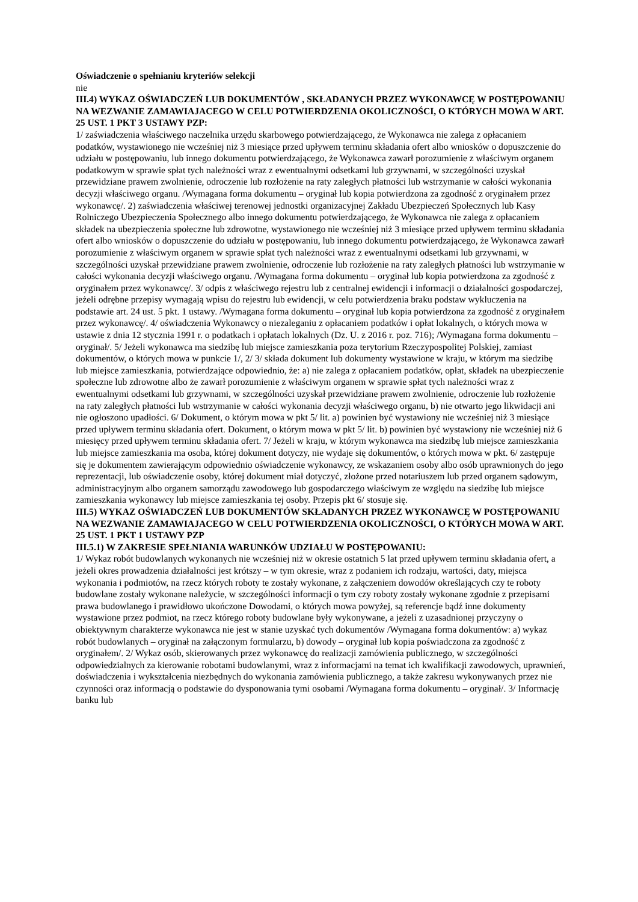Oświadczenie o spełnianiu kryteriów selekcji
nie
III.4) WYKAZ OŚWIADCZEŃ LUB DOKUMENTÓW , SKŁADANYCH PRZEZ WYKONAWCĘ W POSTĘPOWANIU NA WEZWANIE ZAMAWIAJACEGO W CELU POTWIERDZENIA OKOLICZNOŚCI, O KTÓRYCH MOWA W ART. 25 UST. 1 PKT 3 USTAWY PZP:
1/ zaświadczenia właściwego naczelnika urzędu skarbowego potwierdzającego, że Wykonawca nie zalega z opłacaniem podatków, wystawionego nie wcześniej niż 3 miesiące przed upływem terminu składania ofert albo wniosków o dopuszczenie do udziału w postępowaniu, lub innego dokumentu potwierdzającego, że Wykonawca zawarł porozumienie z właściwym organem podatkowym w sprawie spłat tych należności wraz z ewentualnymi odsetkami lub grzywnami, w szczególności uzyskał przewidziane prawem zwolnienie, odroczenie lub rozłożenie na raty zaległych płatności lub wstrzymanie w całości wykonania decyzji właściwego organu. /Wymagana forma dokumentu – oryginał lub kopia potwierdzona za zgodność z oryginałem przez wykonawcę/. 2) zaświadczenia właściwej terenowej jednostki organizacyjnej Zakładu Ubezpieczeń Społecznych lub Kasy Rolniczego Ubezpieczenia Społecznego albo innego dokumentu potwierdzającego, że Wykonawca nie zalega z opłacaniem składek na ubezpieczenia społeczne lub zdrowotne, wystawionego nie wcześniej niż 3 miesiące przed upływem terminu składania ofert albo wniosków o dopuszczenie do udziału w postępowaniu, lub innego dokumentu potwierdzającego, że Wykonawca zawarł porozumienie z właściwym organem w sprawie spłat tych należności wraz z ewentualnymi odsetkami lub grzywnami, w szczególności uzyskał przewidziane prawem zwolnienie, odroczenie lub rozłożenie na raty zaległych płatności lub wstrzymanie w całości wykonania decyzji właściwego organu. /Wymagana forma dokumentu – oryginał lub kopia potwierdzona za zgodność z oryginałem przez wykonawcę/. 3/ odpis z właściwego rejestru lub z centralnej ewidencji i informacji o działalności gospodarczej, jeżeli odrębne przepisy wymagają wpisu do rejestru lub ewidencji, w celu potwierdzenia braku podstaw wykluczenia na podstawie art. 24 ust. 5 pkt. 1 ustawy. /Wymagana forma dokumentu – oryginał lub kopia potwierdzona za zgodność z oryginałem przez wykonawcę/. 4/ oświadczenia Wykonawcy o niezaleganiu z opłacaniem podatków i opłat lokalnych, o których mowa w ustawie z dnia 12 stycznia 1991 r. o podatkach i opłatach lokalnych (Dz. U. z 2016 r. poz. 716); /Wymagana forma dokumentu – oryginał/. 5/ Jeżeli wykonawca ma siedzibę lub miejsce zamieszkania poza terytorium Rzeczypospolitej Polskiej, zamiast dokumentów, o których mowa w punkcie 1/, 2/ 3/ składa dokument lub dokumenty wystawione w kraju, w którym ma siedzibę lub miejsce zamieszkania, potwierdzające odpowiednio, że: a) nie zalega z opłacaniem podatków, opłat, składek na ubezpieczenie społeczne lub zdrowotne albo że zawarł porozumienie z właściwym organem w sprawie spłat tych należności wraz z ewentualnymi odsetkami lub grzywnami, w szczególności uzyskał przewidziane prawem zwolnienie, odroczenie lub rozłożenie na raty zaległych płatności lub wstrzymanie w całości wykonania decyzji właściwego organu, b) nie otwarto jego likwidacji ani nie ogłoszono upadłości. 6/ Dokument, o którym mowa w pkt 5/ lit. a) powinien być wystawiony nie wcześniej niż 3 miesiące przed upływem terminu składania ofert. Dokument, o którym mowa w pkt 5/ lit. b) powinien być wystawiony nie wcześniej niż 6 miesięcy przed upływem terminu składania ofert. 7/ Jeżeli w kraju, w którym wykonawca ma siedzibę lub miejsce zamieszkania lub miejsce zamieszkania ma osoba, której dokument dotyczy, nie wydaje się dokumentów, o których mowa w pkt. 6/ zastępuje się je dokumentem zawierającym odpowiednio oświadczenie wykonawcy, ze wskazaniem osoby albo osób uprawnionych do jego reprezentacji, lub oświadczenie osoby, której dokument miał dotyczyć, złożone przed notariuszem lub przed organem sądowym, administracyjnym albo organem samorządu zawodowego lub gospodarczego właściwym ze względu na siedzibę lub miejsce zamieszkania wykonawcy lub miejsce zamieszkania tej osoby. Przepis pkt 6/ stosuje się.
III.5) WYKAZ OŚWIADCZEŃ LUB DOKUMENTÓW SKŁADANYCH PRZEZ WYKONAWCĘ W POSTĘPOWANIU NA WEZWANIE ZAMAWIAJACEGO W CELU POTWIERDZENIA OKOLICZNOŚCI, O KTÓRYCH MOWA W ART. 25 UST. 1 PKT 1 USTAWY PZP
III.5.1) W ZAKRESIE SPEŁNIANIA WARUNKÓW UDZIAŁU W POSTĘPOWANIU:
1/ Wykaz robót budowlanych wykonanych nie wcześniej niż w okresie ostatnich 5 lat przed upływem terminu składania ofert, a jeżeli okres prowadzenia działalności jest krótszy – w tym okresie, wraz z podaniem ich rodzaju, wartości, daty, miejsca wykonania i podmiotów, na rzecz których roboty te zostały wykonane, z załączeniem dowodów określających czy te roboty budowlane zostały wykonane należycie, w szczególności informacji o tym czy roboty zostały wykonane zgodnie z przepisami prawa budowlanego i prawidłowo ukończone Dowodami, o których mowa powyżej, są referencje bądź inne dokumenty wystawione przez podmiot, na rzecz którego roboty budowlane były wykonywane, a jeżeli z uzasadnionej przyczyny o obiektywnym charakterze wykonawca nie jest w stanie uzyskać tych dokumentów /Wymagana forma dokumentów: a) wykaz robót budowlanych – oryginał na załączonym formularzu, b) dowody – oryginał lub kopia poświadczona za zgodność z oryginałem/. 2/ Wykaz osób, skierowanych przez wykonawcę do realizacji zamówienia publicznego, w szczególności odpowiedzialnych za kierowanie robotami budowlanymi, wraz z informacjami na temat ich kwalifikacji zawodowych, uprawnień, doświadczenia i wykształcenia niezbędnych do wykonania zamówienia publicznego, a także zakresu wykonywanych przez nie czynności oraz informacją o podstawie do dysponowania tymi osobami /Wymagana forma dokumentu – oryginał/. 3/ Informację banku lub